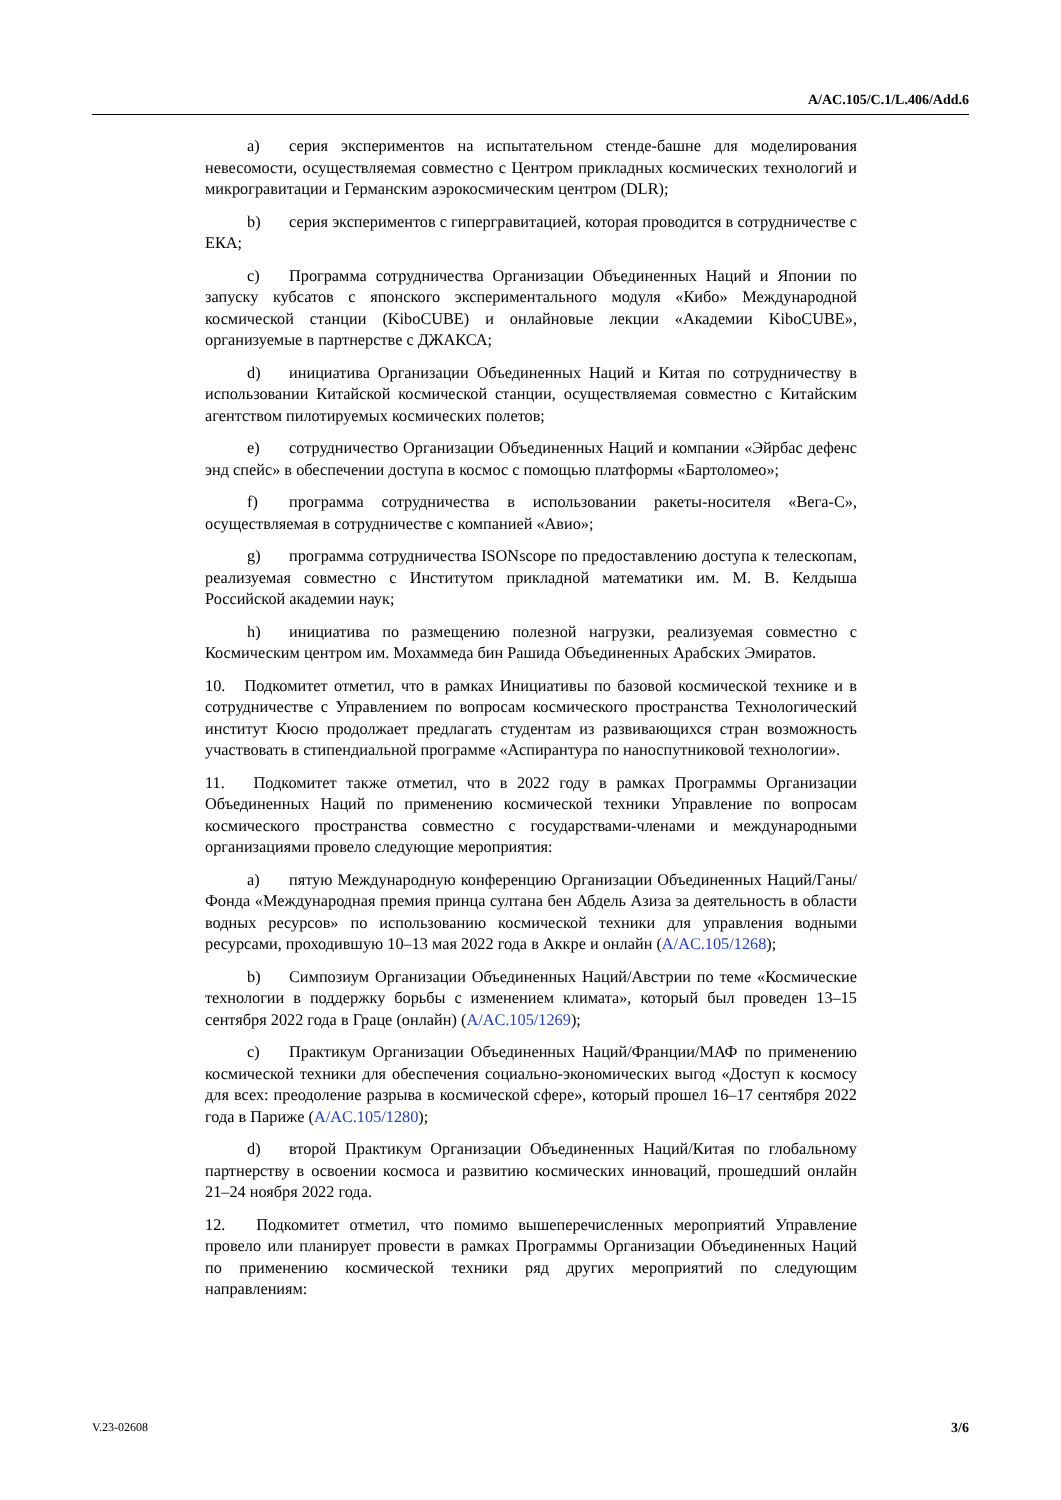A/AC.105/C.1/L.406/Add.6
a) серия экспериментов на испытательном стенде-башне для моделирования невесомости, осуществляемая совместно с Центром прикладных космических технологий и микрогравитации и Германским аэрокосмическим центром (DLR);
b) серия экспериментов с гипергравитацией, которая проводится в сотрудничестве с ЕКА;
c) Программа сотрудничества Организации Объединенных Наций и Японии по запуску кубсатов с японского экспериментального модуля «Кибо» Международной космической станции (KiboCUBE) и онлайновые лекции «Академии KiboCUBE», организуемые в партнерстве с ДЖАКСА;
d) инициатива Организации Объединенных Наций и Китая по сотрудничеству в использовании Китайской космической станции, осуществляемая совместно с Китайским агентством пилотируемых космических полетов;
e) сотрудничество Организации Объединенных Наций и компании «Эйрбас дефенс энд спейс» в обеспечении доступа в космос с помощью платформы «Бартоломео»;
f) программа сотрудничества в использовании ракеты-носителя «Вега-С», осуществляемая в сотрудничестве с компанией «Авио»;
g) программа сотрудничества ISONscope по предоставлению доступа к телескопам, реализуемая совместно с Институтом прикладной математики им. М. В. Келдыша Российской академии наук;
h) инициатива по размещению полезной нагрузки, реализуемая совместно с Космическим центром им. Мохаммеда бин Рашида Объединенных Арабских Эмиратов.
10. Подкомитет отметил, что в рамках Инициативы по базовой космической технике и в сотрудничестве с Управлением по вопросам космического пространства Технологический институт Кюсю продолжает предлагать студентам из развивающихся стран возможность участвовать в стипендиальной программе «Аспирантура по наноспутниковой технологии».
11. Подкомитет также отметил, что в 2022 году в рамках Программы Организации Объединенных Наций по применению космической техники Управление по вопросам космического пространства совместно с государствами-членами и международными организациями провело следующие мероприятия:
a) пятую Международную конференцию Организации Объединенных Наций/Ганы/Фонда «Международная премия принца султана бен Абдель Азиза за деятельность в области водных ресурсов» по использованию космической техники для управления водными ресурсами, проходившую 10–13 мая 2022 года в Аккре и онлайн (A/AC.105/1268);
b) Симпозиум Организации Объединенных Наций/Австрии по теме «Космические технологии в поддержку борьбы с изменением климата», который был проведен 13–15 сентября 2022 года в Граце (онлайн) (A/AC.105/1269);
c) Практикум Организации Объединенных Наций/Франции/МАФ по применению космической техники для обеспечения социально-экономических выгод «Доступ к космосу для всех: преодоление разрыва в космической сфере», который прошел 16–17 сентября 2022 года в Париже (A/AC.105/1280);
d) второй Практикум Организации Объединенных Наций/Китая по глобальному партнерству в освоении космоса и развитию космических инноваций, прошедший онлайн 21–24 ноября 2022 года.
12. Подкомитет отметил, что помимо вышеперечисленных мероприятий Управление провело или планирует провести в рамках Программы Организации Объединенных Наций по применению космической техники ряд других мероприятий по следующим направлениям:
V.23-02608 3/6